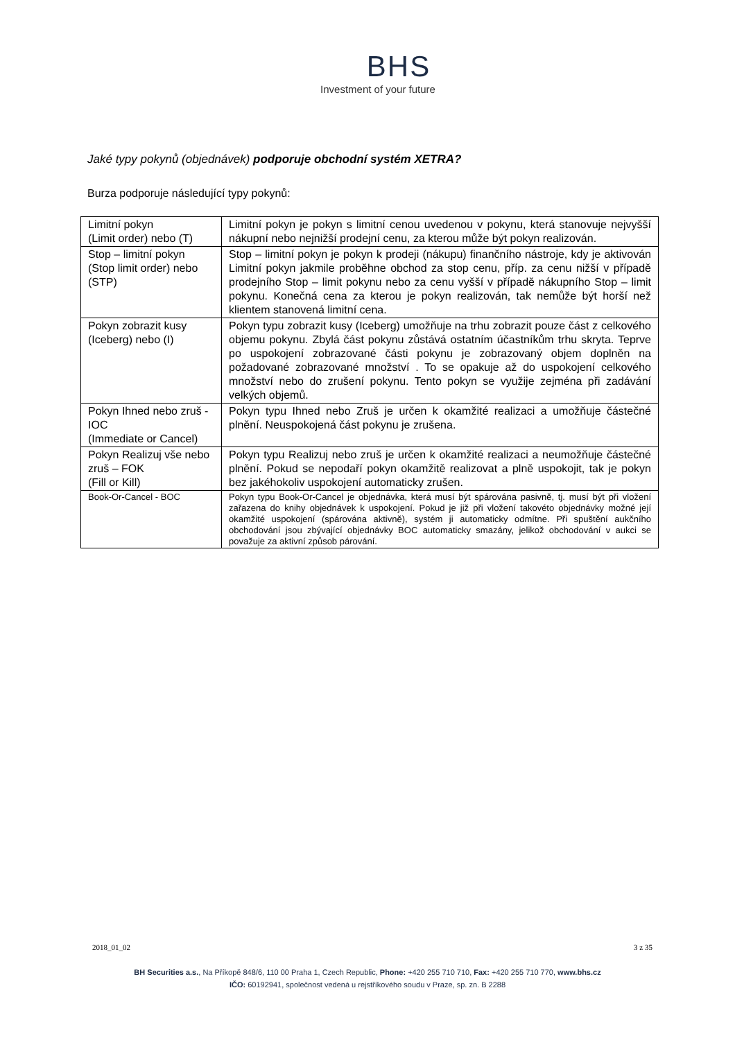BHS
Investment of your future
Jaké typy pokynů (objednávek) podporuje obchodní systém XETRA?
Burza podporuje následující typy pokynů:
| Limitní pokyn (Limit order) nebo (T) | Limitní pokyn je pokyn s limitní cenou uvedenou v pokynu, která stanovuje nejvyšší nákupní nebo nejnižší prodejní cenu, za kterou může být pokyn realizován. |
| Stop – limitní pokyn (Stop limit order) nebo (STP) | Stop – limitní pokyn je pokyn k prodeji (nákupu) finančního nástroje, kdy je aktivován Limitní pokyn jakmile proběhne obchod za stop cenu, příp. za cenu nižší v případě prodejního Stop – limit pokynu nebo za cenu vyšší v případě nákupního Stop – limit pokynu. Konečná cena za kterou je pokyn realizován, tak nemůže být horší než klientem stanovená limitní cena. |
| Pokyn zobrazit kusy (Iceberg) nebo (I) | Pokyn typu zobrazit kusy (Iceberg) umožňuje na trhu zobrazit pouze část z celkového objemu pokynu. Zbylá část pokynu zůstává ostatním účastníkům trhu skryta. Teprve po uspokojení zobrazované části pokynu je zobrazovaný objem doplněn na požadované zobrazované množství . To se opakuje až do uspokojení celkového množství nebo do zrušení pokynu. Tento pokyn se využije zejména při zadávání velkých objemů. |
| Pokyn Ihned nebo zruš - IOC (Immediate or Cancel) | Pokyn typu Ihned nebo Zruš je určen k okamžité realizaci a umožňuje částečné plnění. Neuspokojená část pokynu je zrušena. |
| Pokyn Realizuj vše nebo zruš – FOK (Fill or Kill) | Pokyn typu Realizuj nebo zruš je určen k okamžité realizaci a neumožňuje částečné plnění. Pokud se nepodaří pokyn okamžitě realizovat a plně uspokojit, tak je pokyn bez jakéhokoliv uspokojení automaticky zrušen. |
| Book-Or-Cancel - BOC | Pokyn typu Book-Or-Cancel je objednávka, která musí být spárována pasivně, tj. musí být při vložení zařazena do knihy objednávek k uspokojení. Pokud je již při vložení takovéto objednávky možné její okamžité uspokojení (spárována aktivně), systém ji automaticky odmítne. Při spuštění aukčního obchodování jsou zbývající objednávky BOC automaticky smazány, jelikož obchodování v aukci se považuje za aktivní způsob párování. |
2018_01_02 3 z 35
BH Securities a.s., Na Příkopě 848/6, 110 00 Praha 1, Czech Republic, Phone: +420 255 710 710, Fax: +420 255 710 770, www.bhs.cz
IČO: 60192941, společnost vedená u rejstříkového soudu v Praze, sp. zn. B 2288